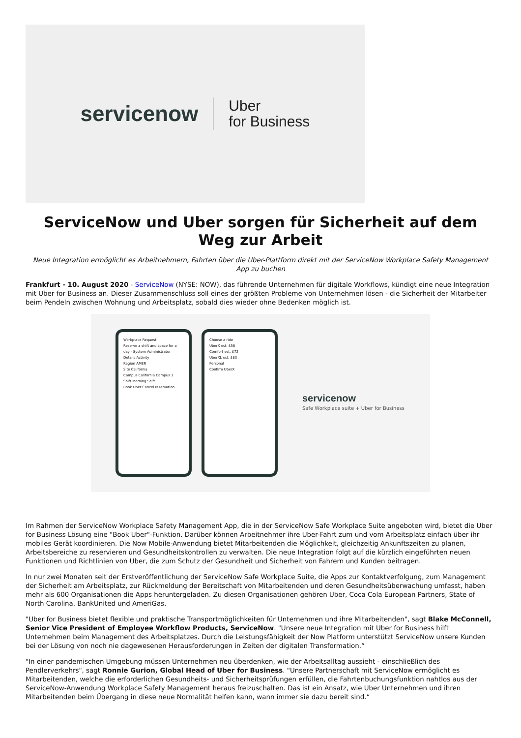servicenow Uber
for Business
ServiceNow und Uber sorgen für Sicherheit auf dem Weg zur Arbeit
Neue Integration ermöglicht es Arbeitnehmern, Fahrten über die Uber-Plattform direkt mit der ServiceNow Workplace Safety Management App zu buchen
Frankfurt - 10. August 2020 - ServiceNow (NYSE: NOW), das führende Unternehmen für digitale Workflows, kündigt eine neue Integration mit Uber for Business an. Dieser Zusammenschluss soll eines der größten Probleme von Unternehmen lösen - die Sicherheit der Mitarbeiter beim Pendeln zwischen Wohnung und Arbeitsplatz, sobald dies wieder ohne Bedenken möglich ist.
Workplace Request
Reserve a shift and space for a day - System Administrator
Details Activity
Region AMER
Site California
Campus California Campus 1
Shift Morning Shift
Book Uber Cancel reservation
Choose a ride
UberX est. $58
Comfort est. $72
UberXL est. $83
Personal
Confirm UberX
servicenow
Safe Workplace suite + Uber for Business
Im Rahmen der ServiceNow Workplace Safety Management App, die in der ServiceNow Safe Workplace Suite angeboten wird, bietet die Uber for Business Lösung eine "Book Uber"-Funktion. Darüber können Arbeitnehmer ihre Uber-Fahrt zum und vom Arbeitsplatz einfach über ihr mobiles Gerät koordinieren. Die Now Mobile-Anwendung bietet Mitarbeitenden die Möglichkeit, gleichzeitig Ankunftszeiten zu planen, Arbeitsbereiche zu reservieren und Gesundheitskontrollen zu verwalten. Die neue Integration folgt auf die kürzlich eingeführten neuen Funktionen und Richtlinien von Uber, die zum Schutz der Gesundheit und Sicherheit von Fahrern und Kunden beitragen.
In nur zwei Monaten seit der Erstveröffentlichung der ServiceNow Safe Workplace Suite, die Apps zur Kontaktverfolgung, zum Management der Sicherheit am Arbeitsplatz, zur Rückmeldung der Bereitschaft von Mitarbeitenden und deren Gesundheitsüberwachung umfasst, haben mehr als 600 Organisationen die Apps heruntergeladen. Zu diesen Organisationen gehören Uber, Coca Cola European Partners, State of North Carolina, BankUnited und AmeriGas.
"Uber for Business bietet flexible und praktische Transportmöglichkeiten für Unternehmen und ihre Mitarbeitenden", sagt Blake McConnell, Senior Vice President of Employee Workflow Products, ServiceNow. "Unsere neue Integration mit Uber for Business hilft Unternehmen beim Management des Arbeitsplatzes. Durch die Leistungsfähigkeit der Now Platform unterstützt ServiceNow unsere Kunden bei der Lösung von noch nie dagewesenen Herausforderungen in Zeiten der digitalen Transformation.“
"In einer pandemischen Umgebung müssen Unternehmen neu überdenken, wie der Arbeitsalltag aussieht - einschließlich des Pendlerverkehrs", sagt Ronnie Gurion, Global Head of Uber for Business. "Unsere Partnerschaft mit ServiceNow ermöglicht es Mitarbeitenden, welche die erforderlichen Gesundheits- und Sicherheitsprüfungen erfüllen, die Fahrtenbuchungsfunktion nahtlos aus der ServiceNow-Anwendung Workplace Safety Management heraus freizuschalten. Das ist ein Ansatz, wie Uber Unternehmen und ihren Mitarbeitenden beim Übergang in diese neue Normalität helfen kann, wann immer sie dazu bereit sind.“